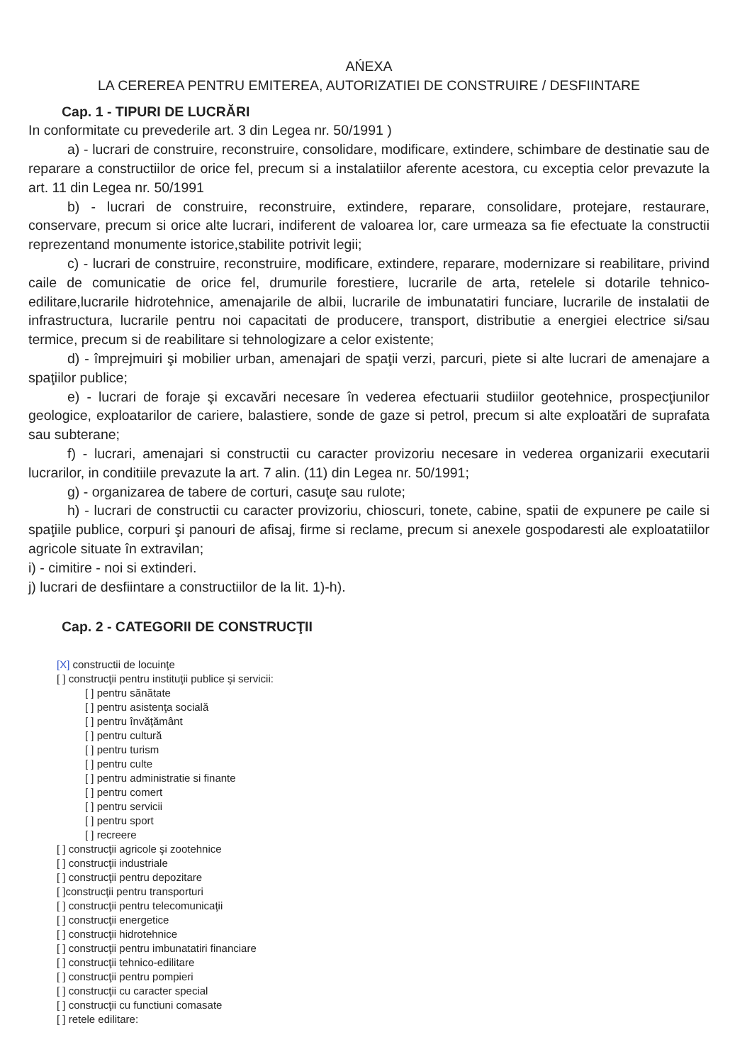AŃEXA
LA CEREREA PENTRU EMITEREA, AUTORIZATIEI DE CONSTRUIRE / DESFIINTARE
Cap. 1 - TIPURI DE LUCRĂRI
In conformitate cu prevederile art. 3 din Legea nr. 50/1991 )
a) - lucrari de construire, reconstruire, consolidare, modificare, extindere, schimbare de destinatie sau de reparare a constructiilor de orice fel, precum si a instalatiilor aferente acestora, cu exceptia celor prevazute la art. 11 din Legea nr. 50/1991
b) - lucrari de construire, reconstruire, extindere, reparare, consolidare, protejare, restaurare, conservare, precum si orice alte lucrari, indiferent de valoarea lor, care urmeaza sa fie efectuate la constructii reprezentand monumente istorice,stabilite potrivit legii;
c) - lucrari de construire, reconstruire, modificare, extindere, reparare, modernizare si reabilitare, privind caile de comunicatie de orice fel, drumurile forestiere, lucrarile de arta, retelele si dotarile tehnico-edilitare,lucrarile hidrotehnice, amenajarile de albii, lucrarile de imbunatatiri funciare, lucrarile de instalatii de infrastructura, lucrarile pentru noi capacitati de producere, transport, distributie a energiei electrice si/sau termice, precum si de reabilitare si tehnologizare a celor existente;
d) - împrejmuiri şi mobilier urban, amenajari de spaţii verzi, parcuri, piete si alte lucrari de amenajare a spaţiilor publice;
e) - lucrari de foraje şi excavări necesare în vederea efectuarii studiilor geotehnice, prospecţiunilor geologice, exploatarilor de cariere, balastiere, sonde de gaze si petrol, precum si alte exploatări de suprafata sau subterane;
f) - lucrari, amenajari si constructii cu caracter provizoriu necesare in vederea organizarii executarii lucrarilor, in conditiile prevazute la art. 7 alin. (11) din Legea nr. 50/1991;
g) - organizarea de tabere de corturi, casuţe sau rulote;
h) - lucrari de constructii cu caracter provizoriu, chioscuri, tonete, cabine, spatii de expunere pe caile si spaţiile publice, corpuri şi panouri de afisaj, firme si reclame, precum si anexele gospodaresti ale exploatatiilor agricole situate în extravilan;
i) - cimitire - noi si extinderi.
j) lucrari de desfiintare a constructiilor de la lit. 1)-h).
Cap. 2 - CATEGORII DE CONSTRUCŢII
[X] constructii de locuinţe
[ ] construcţii pentru instituţii publice şi servicii:
[ ] pentru sănătate
[ ] pentru asistenţa socială
[ ] pentru învăţământ
[ ] pentru cultură
[ ] pentru turism
[ ] pentru culte
[ ] pentru administratie si finante
[ ] pentru comert
[ ] pentru servicii
[ ] pentru sport
[ ] recreere
[ ] construcţii agricole şi zootehnice
[ ] construcţii industriale
[ ] construcţii pentru depozitare
[ ]construcţii pentru transporturi
[ ] construcţii pentru telecomunicaţii
[ ] construcţii energetice
[ ] construcţii hidrotehnice
[ ] construcţii pentru imbunatatiri financiare
[ ] construcţii tehnico-edilitare
[ ] construcţii pentru pompieri
[ ] construcţii cu caracter special
[ ] construcţii cu functiuni comasate
[ ] retele edilitare: